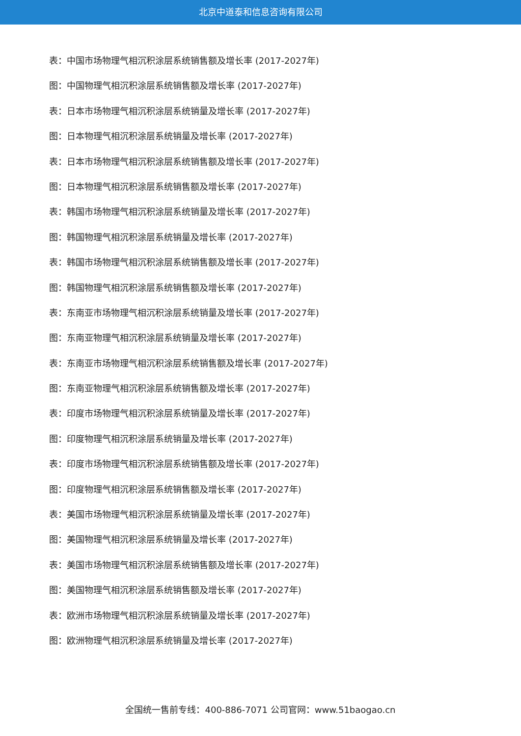北京中道泰和信息咨询有限公司
表：中国市场物理气相沉积涂层系统销售额及增长率 (2017-2027年)
图：中国物理气相沉积涂层系统销售额及增长率 (2017-2027年)
表：日本市场物理气相沉积涂层系统销量及增长率 (2017-2027年)
图：日本物理气相沉积涂层系统销量及增长率 (2017-2027年)
表：日本市场物理气相沉积涂层系统销售额及增长率 (2017-2027年)
图：日本物理气相沉积涂层系统销售额及增长率 (2017-2027年)
表：韩国市场物理气相沉积涂层系统销量及增长率 (2017-2027年)
图：韩国物理气相沉积涂层系统销量及增长率 (2017-2027年)
表：韩国市场物理气相沉积涂层系统销售额及增长率 (2017-2027年)
图：韩国物理气相沉积涂层系统销售额及增长率 (2017-2027年)
表：东南亚市场物理气相沉积涂层系统销量及增长率 (2017-2027年)
图：东南亚物理气相沉积涂层系统销量及增长率 (2017-2027年)
表：东南亚市场物理气相沉积涂层系统销售额及增长率 (2017-2027年)
图：东南亚物理气相沉积涂层系统销售额及增长率 (2017-2027年)
表：印度市场物理气相沉积涂层系统销量及增长率 (2017-2027年)
图：印度物理气相沉积涂层系统销量及增长率 (2017-2027年)
表：印度市场物理气相沉积涂层系统销售额及增长率 (2017-2027年)
图：印度物理气相沉积涂层系统销售额及增长率 (2017-2027年)
表：美国市场物理气相沉积涂层系统销量及增长率 (2017-2027年)
图：美国物理气相沉积涂层系统销量及增长率 (2017-2027年)
表：美国市场物理气相沉积涂层系统销售额及增长率 (2017-2027年)
图：美国物理气相沉积涂层系统销售额及增长率 (2017-2027年)
表：欧洲市场物理气相沉积涂层系统销量及增长率 (2017-2027年)
图：欧洲物理气相沉积涂层系统销量及增长率 (2017-2027年)
全国统一售前专线：400-886-7071 公司官网：www.51baogao.cn